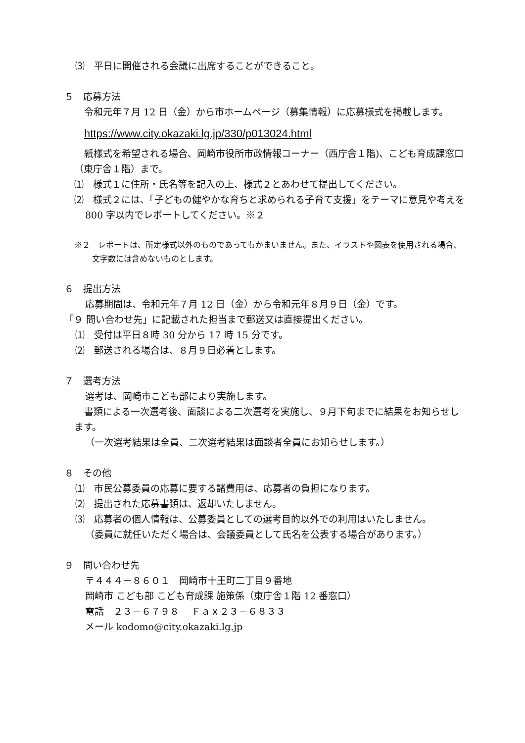⑶　平日に開催される会議に出席することができること。
５　応募方法
令和元年７月 12 日（金）から市ホームページ（募集情報）に応募様式を掲載します。
https://www.city.okazaki.lg.jp/330/p013024.html
紙様式を希望される場合、岡崎市役所市政情報コーナー（西庁舎１階)、こども育成課窓口（東庁舎１階）まで。
⑴　様式１に住所・氏名等を記入の上、様式２とあわせて提出してください。
⑵　様式２には、「子どもの健やかな育ちと求められる子育て支援」をテーマに意見や考えを 800 字以内でレポートしてください。※２
※２　レポートは、所定様式以外のものであってもかまいません。また、イラストや図表を使用される場合、文字数には含めないものとします。
６　提出方法
応募期間は、令和元年７月 12 日（金）から令和元年８月９日（金）です。
「９ 問い合わせ先」に記載された担当まで郵送又は直接提出ください。
⑴　受付は平日８時 30 分から 17 時 15 分です。
⑵　郵送される場合は、８月９日必着とします。
７　選考方法
選考は、岡崎市こども部により実施します。
書類による一次選考後、面談による二次選考を実施し、９月下旬までに結果をお知らせします。
（一次選考結果は全員、二次選考結果は面談者全員にお知らせします。）
８　その他
⑴　市民公募委員の応募に要する諸費用は、応募者の負担になります。
⑵　提出された応募書類は、返却いたしません。
⑶　応募者の個人情報は、公募委員としての選考目的以外での利用はいたしません。
（委員に就任いただく場合は、会議委員として氏名を公表する場合があります。）
９　問い合わせ先
〒４４４－８６０１　岡崎市十王町二丁目９番地
岡崎市 こども部 こども育成課 施策係（東庁舎１階 12 番窓口）
電話　２３－６７９８　 Ｆａｘ２３－６８３３
メール kodomo@city.okazaki.lg.jp